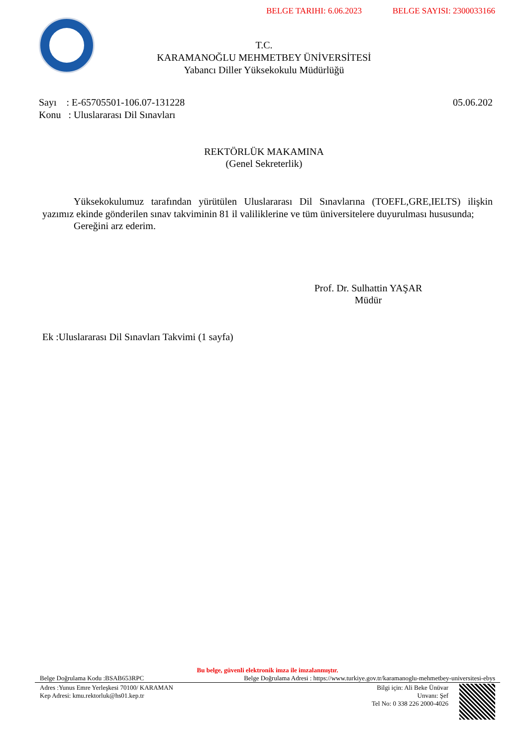BELGE TARIHI: 6.06.2023 BELGE SAYISI: 2300033166
T.C.
KARAMANOĞLU MEHMETBEY ÜNİVERSİTESİ
Yabancı Diller Yüksekokulu Müdürlüğü
Sayı : E-65705501-106.07-131228
Konu : Uluslararası Dil Sınavları
05.06.202
REKTÖRLÜK MAKAMINA
(Genel Sekreterlik)
Yüksekokulumuz tarafından yürütülen Uluslararası Dil Sınavlarına (TOEFL,GRE,IELTS) ilişkin yazımız ekinde gönderilen sınav takviminin 81 il valiliklerine ve tüm üniversitelere duyurulması hususunda;
Gereğini arz ederim.
Prof. Dr. Sulhattin YAŞAR
Müdür
Ek :Uluslararası Dil Sınavları Takvimi (1 sayfa)
Bu belge, güvenli elektronik imza ile imzalanmıştır.
Belge Doğrulama Kodu :BSAB653RPC Belge Doğrulama Adresi : https://www.turkiye.gov.tr/karamanoglu-mehmetbey-universitesi-ebys
Adres :Yunus Emre Yerleşkesi 70100/ KARAMAN
Kep Adresi: kmu.rektorluk@hs01.kep.tr
Bilgi için: Ali Beke Ünüvar
Unvanı: Şef
Tel No: 0 338 226 2000-4026